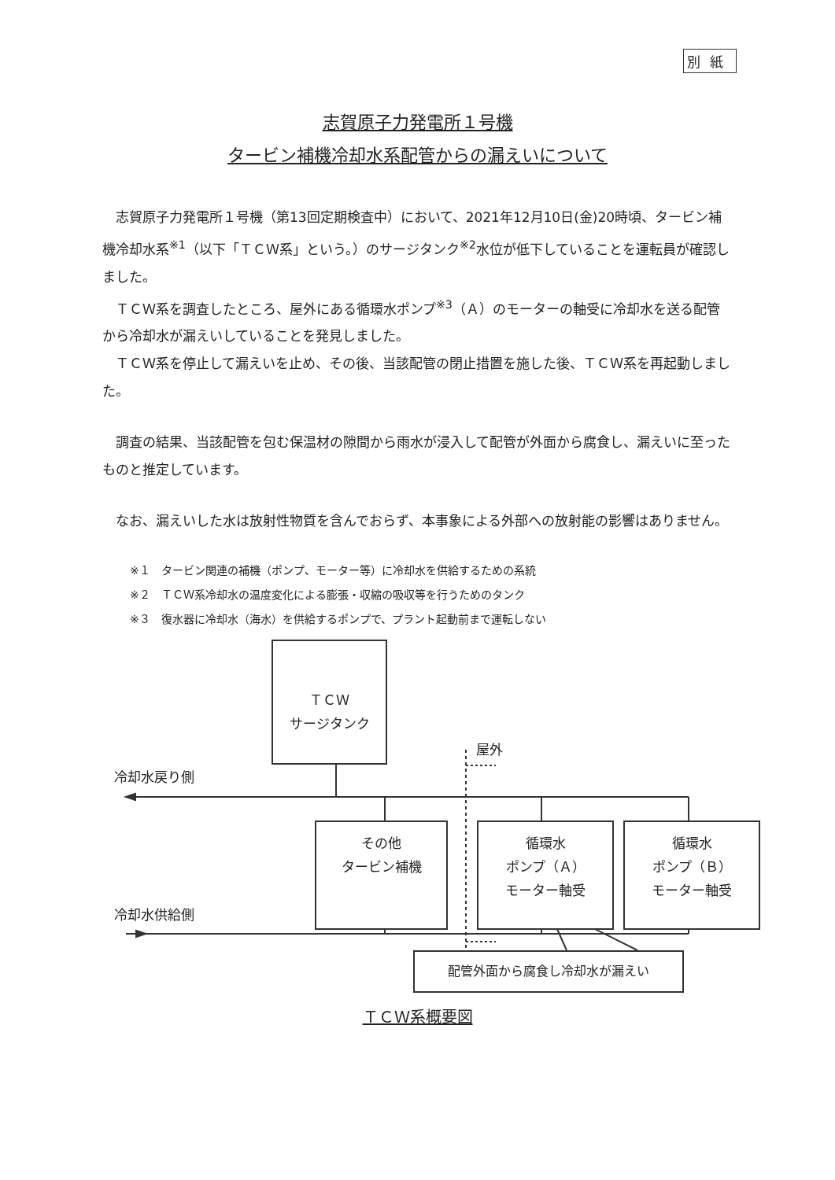別紙
志賀原子力発電所１号機
タービン補機冷却水系配管からの漏えいについて
志賀原子力発電所１号機（第13回定期検査中）において、2021年12月10日(金)20時頃、タービン補機冷却水系<sup>※1</sup>（以下「ＴＣＷ系」という。）のサージタンク<sup>※2</sup>水位が低下していることを運転員が確認しました。
ＴＣＷ系を調査したところ、屋外にある循環水ポンプ<sup>※3</sup>（Ａ）のモーターの軸受に冷却水を送る配管から冷却水が漏えいしていることを発見しました。
ＴＣＷ系を停止して漏えいを止め、その後、当該配管の閉止措置を施した後、ＴＣＷ系を再起動しました。
調査の結果、当該配管を包む保温材の隙間から雨水が浸入して配管が外面から腐食し、漏えいに至ったものと推定しています。
なお、漏えいした水は放射性物質を含んでおらず、本事象による外部への放射能の影響はありません。
※１　タービン関連の補機（ポンプ、モーター等）に冷却水を供給するための系統
※２　ＴＣＷ系冷却水の温度変化による膨張・収縮の吸収等を行うためのタンク
※３　復水器に冷却水（海水）を供給するポンプで、プラント起動前まで運転しない
ＴＣＷ
サージタンク
屋外
冷却水戻り側
その他
タービン補機
循環水
ポンプ（Ａ）
モーター軸受
循環水
ポンプ（Ｂ）
モーター軸受
冷却水供給側
配管外面から腐食し冷却水が漏えい
ＴＣＷ系概要図